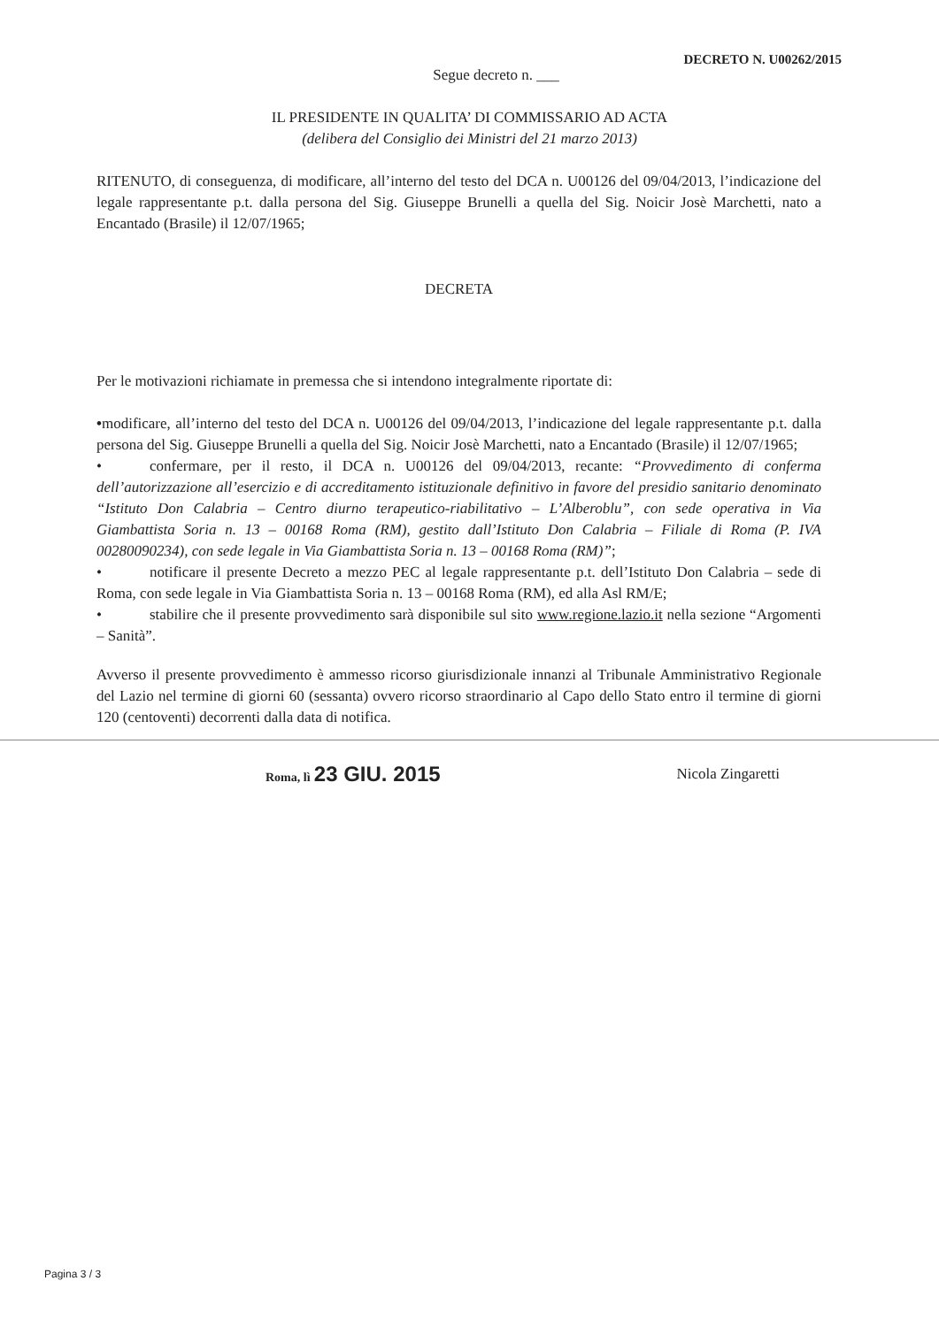DECRETO N. U00262/2015
Segue decreto n. ___
IL PRESIDENTE IN QUALITA’ DI COMMISSARIO AD ACTA
(delibera del Consiglio dei Ministri del 21 marzo 2013)
RITENUTO, di conseguenza, di modificare, all’interno del testo del DCA n. U00126 del 09/04/2013, l’indicazione del legale rappresentante p.t. dalla persona del Sig. Giuseppe Brunelli a quella del Sig. Noicir Josè Marchetti, nato a Encantado (Brasile) il 12/07/1965;
DECRETA
Per le motivazioni richiamate in premessa che si intendono integralmente riportate di:
•modificare, all’interno del testo del DCA n. U00126 del 09/04/2013, l’indicazione del legale rappresentante p.t. dalla persona del Sig. Giuseppe Brunelli a quella del Sig. Noicir Josè Marchetti, nato a Encantado (Brasile) il 12/07/1965;
• confermare, per il resto, il DCA n. U00126 del 09/04/2013, recante: “Provvedimento di conferma dell’autorizzazione all’esercizio e di accreditamento istituzionale definitivo in favore del presidio sanitario denominato “Istituto Don Calabria – Centro diurno terapeutico-riabilitativo – L’Alberoblu”, con sede operativa in Via Giambattista Soria n. 13 – 00168 Roma (RM), gestito dall’Istituto Don Calabria – Filiale di Roma (P. IVA 00280090234), con sede legale in Via Giambattista Soria n. 13 – 00168 Roma (RM)”;
• notificare il presente Decreto a mezzo PEC al legale rappresentante p.t. dell’Istituto Don Calabria – sede di Roma, con sede legale in Via Giambattista Soria n. 13 – 00168 Roma (RM), ed alla Asl RM/E;
• stabilire che il presente provvedimento sarà disponibile sul sito www.regione.lazio.it nella sezione “Argomenti – Sanità”.
Avverso il presente provvedimento è ammesso ricorso giurisdizionale innanzi al Tribunale Amministrativo Regionale del Lazio nel termine di giorni 60 (sessanta) ovvero ricorso straordinario al Capo dello Stato entro il termine di giorni 120 (centoventi) decorrenti dalla data di notifica.
Roma, lì 23 GIU. 2015
Nicola Zingaretti
Pagina 3 / 3